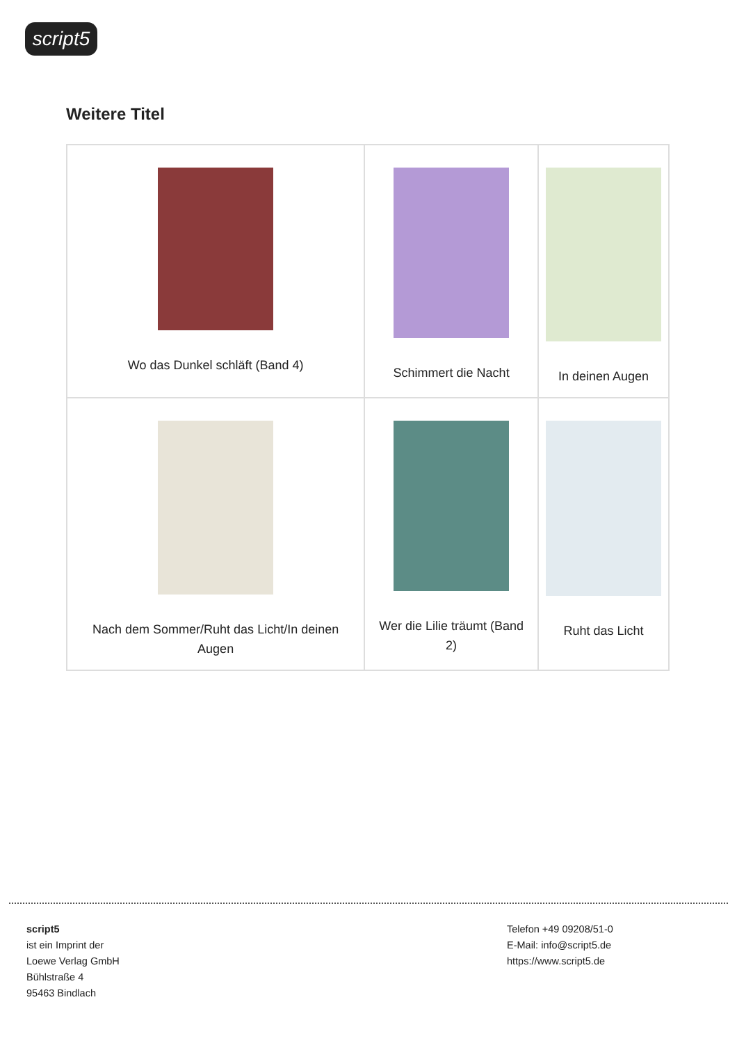script5
Weitere Titel
| Wo das Dunkel schläft (Band 4) | Schimmert die Nacht | In deinen Augen |
| Nach dem Sommer/Ruht das Licht/In deinen Augen | Wer die Lilie träumt (Band 2) | Ruht das Licht |
script5
ist ein Imprint der
Loewe Verlag GmbH
Bühlstraße 4
95463 Bindlach
Telefon +49 09208/51-0
E-Mail: info@script5.de
https://www.script5.de